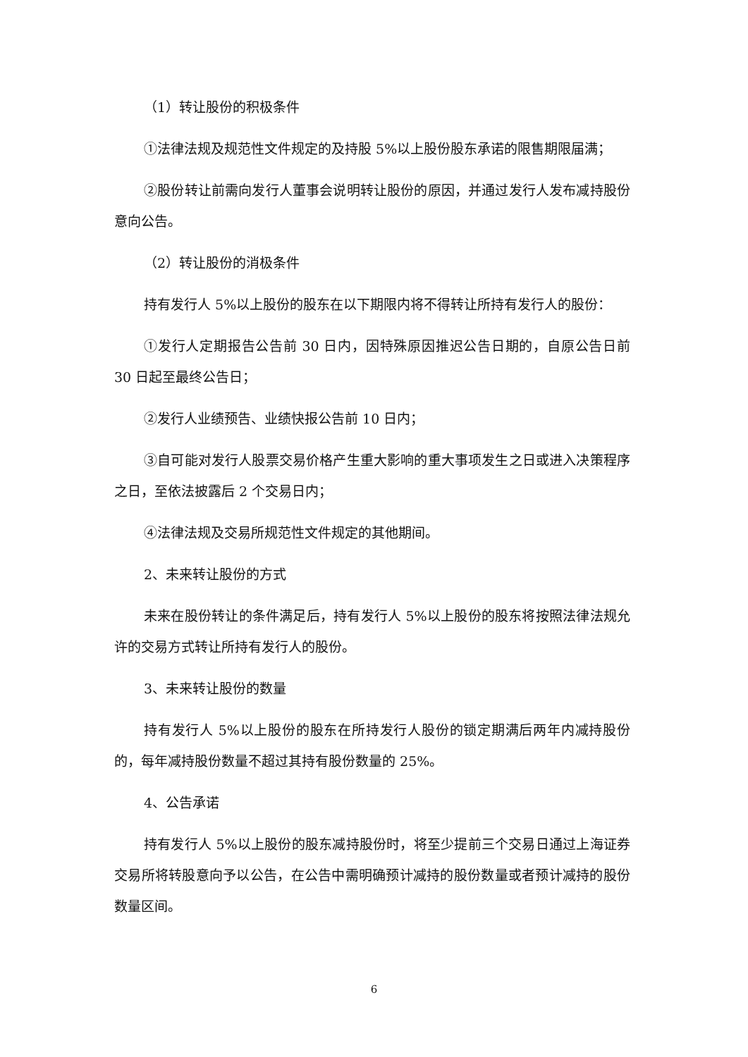（1）转让股份的积极条件
①法律法规及规范性文件规定的及持股 5%以上股份股东承诺的限售期限届满；
②股份转让前需向发行人董事会说明转让股份的原因，并通过发行人发布减持股份意向公告。
（2）转让股份的消极条件
持有发行人 5%以上股份的股东在以下期限内将不得转让所持有发行人的股份：
①发行人定期报告公告前 30 日内，因特殊原因推迟公告日期的，自原公告日前 30 日起至最终公告日；
②发行人业绩预告、业绩快报公告前 10 日内；
③自可能对发行人股票交易价格产生重大影响的重大事项发生之日或进入决策程序之日，至依法披露后 2 个交易日内；
④法律法规及交易所规范性文件规定的其他期间。
2、未来转让股份的方式
未来在股份转让的条件满足后，持有发行人 5%以上股份的股东将按照法律法规允许的交易方式转让所持有发行人的股份。
3、未来转让股份的数量
持有发行人 5%以上股份的股东在所持发行人股份的锁定期满后两年内减持股份的，每年减持股份数量不超过其持有股份数量的 25%。
4、公告承诺
持有发行人 5%以上股份的股东减持股份时，将至少提前三个交易日通过上海证券交易所将转股意向予以公告，在公告中需明确预计减持的股份数量或者预计减持的股份数量区间。
6